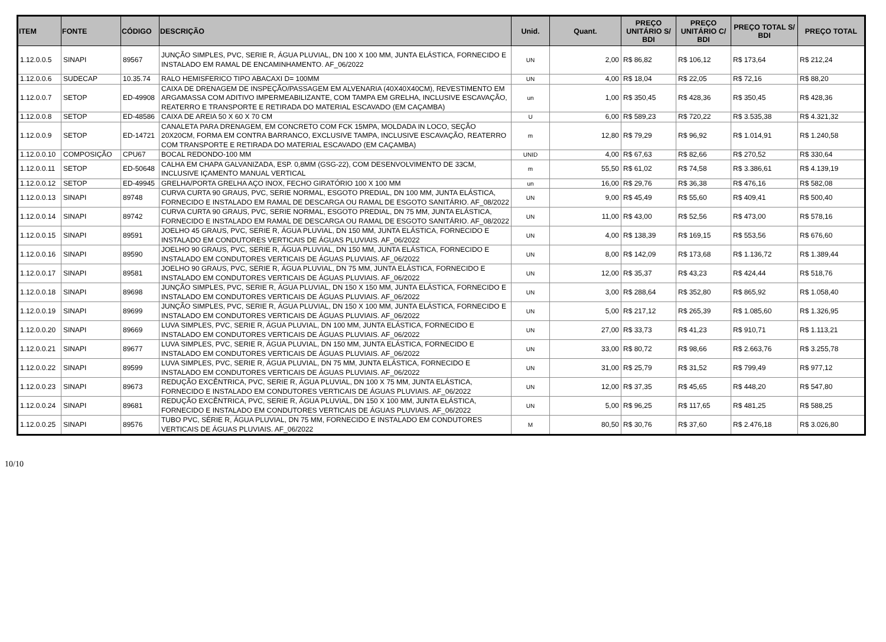| ITEM | FONTE | CÓDIGO | DESCRIÇÃO | Unid. | Quant. | PREÇO UNITÁRIO S/ BDI | PREÇO UNITÁRIO C/ BDI | PREÇO TOTAL S/ BDI | PREÇO TOTAL |
| --- | --- | --- | --- | --- | --- | --- | --- | --- | --- |
| 1.12.0.0.5 | SINAPI | 89567 | JUNÇÃO SIMPLES, PVC, SERIE R, ÁGUA PLUVIAL, DN 100 X 100 MM, JUNTA ELÁSTICA, FORNECIDO E INSTALADO EM RAMAL DE ENCAMINHAMENTO. AF_06/2022 | UN | 2,00 | R$ 86,82 | R$ 106,12 | R$ 173,64 | R$ 212,24 |
| 1.12.0.0.6 | SUDECAP | 10.35.74 | RALO HEMISFERICO TIPO ABACAXI D= 100MM | UN | 4,00 | R$ 18,04 | R$ 22,05 | R$ 72,16 | R$ 88,20 |
| 1.12.0.0.7 | SETOP | ED-49908 | CAIXA DE DRENAGEM DE INSPEÇÃO/PASSAGEM EM ALVENARIA (40X40X40CM), REVESTIMENTO EM ARGAMASSA COM ADITIVO IMPERMEABILIZANTE, COM TAMPA EM GRELHA, INCLUSIVE ESCAVAÇÃO, REATERRO E TRANSPORTE E RETIRADA DO MATERIAL ESCAVADO (EM CAÇAMBA) | un | 1,00 | R$ 350,45 | R$ 428,36 | R$ 350,45 | R$ 428,36 |
| 1.12.0.0.8 | SETOP | ED-48586 | CAIXA DE AREIA 50 X 60 X 70 CM | U | 6,00 | R$ 589,23 | R$ 720,22 | R$ 3.535,38 | R$ 4.321,32 |
| 1.12.0.0.9 | SETOP | ED-14721 | CANALETA PARA DRENAGEM, EM CONCRETO COM FCK 15MPA, MOLDADA IN LOCO, SEÇÃO 20X20CM, FORMA EM CONTRA BARRANCO, EXCLUSIVE TAMPA, INCLUSIVE ESCAVAÇÃO, REATERRO COM TRANSPORTE E RETIRADA DO MATERIAL ESCAVADO (EM CAÇAMBA) | m | 12,80 | R$ 79,29 | R$ 96,92 | R$ 1.014,91 | R$ 1.240,58 |
| 1.12.0.0.10 | COMPOSIÇÃO | CPU67 | BOCAL REDONDO-100 MM | UNID | 4,00 | R$ 67,63 | R$ 82,66 | R$ 270,52 | R$ 330,64 |
| 1.12.0.0.11 | SETOP | ED-50648 | CALHA EM CHAPA GALVANIZADA, ESP. 0,8MM (GSG-22), COM DESENVOLVIMENTO DE 33CM, INCLUSIVE IÇAMENTO MANUAL VERTICAL | m | 55,50 | R$ 61,02 | R$ 74,58 | R$ 3.386,61 | R$ 4.139,19 |
| 1.12.0.0.12 | SETOP | ED-49945 | GRELHA/PORTA GRELHA AÇO INOX, FECHO GIRATÓRIO 100 X 100 MM | un | 16,00 | R$ 29,76 | R$ 36,38 | R$ 476,16 | R$ 582,08 |
| 1.12.0.0.13 | SINAPI | 89748 | CURVA CURTA 90 GRAUS, PVC, SERIE NORMAL, ESGOTO PREDIAL, DN 100 MM, JUNTA ELÁSTICA, FORNECIDO E INSTALADO EM RAMAL DE DESCARGA OU RAMAL DE ESGOTO SANITÁRIO. AF_08/2022 | UN | 9,00 | R$ 45,49 | R$ 55,60 | R$ 409,41 | R$ 500,40 |
| 1.12.0.0.14 | SINAPI | 89742 | CURVA CURTA 90 GRAUS, PVC, SERIE NORMAL, ESGOTO PREDIAL, DN 75 MM, JUNTA ELÁSTICA, FORNECIDO E INSTALADO EM RAMAL DE DESCARGA OU RAMAL DE ESGOTO SANITÁRIO. AF_08/2022 | UN | 11,00 | R$ 43,00 | R$ 52,56 | R$ 473,00 | R$ 578,16 |
| 1.12.0.0.15 | SINAPI | 89591 | JOELHO 45 GRAUS, PVC, SERIE R, ÁGUA PLUVIAL, DN 150 MM, JUNTA ELÁSTICA, FORNECIDO E INSTALADO EM CONDUTORES VERTICAIS DE ÁGUAS PLUVIAIS. AF_06/2022 | UN | 4,00 | R$ 138,39 | R$ 169,15 | R$ 553,56 | R$ 676,60 |
| 1.12.0.0.16 | SINAPI | 89590 | JOELHO 90 GRAUS, PVC, SERIE R, ÁGUA PLUVIAL, DN 150 MM, JUNTA ELÁSTICA, FORNECIDO E INSTALADO EM CONDUTORES VERTICAIS DE ÁGUAS PLUVIAIS. AF_06/2022 | UN | 8,00 | R$ 142,09 | R$ 173,68 | R$ 1.136,72 | R$ 1.389,44 |
| 1.12.0.0.17 | SINAPI | 89581 | JOELHO 90 GRAUS, PVC, SERIE R, ÁGUA PLUVIAL, DN 75 MM, JUNTA ELÁSTICA, FORNECIDO E INSTALADO EM CONDUTORES VERTICAIS DE ÁGUAS PLUVIAIS. AF_06/2022 | UN | 12,00 | R$ 35,37 | R$ 43,23 | R$ 424,44 | R$ 518,76 |
| 1.12.0.0.18 | SINAPI | 89698 | JUNÇÃO SIMPLES, PVC, SERIE R, ÁGUA PLUVIAL, DN 150 X 150 MM, JUNTA ELÁSTICA, FORNECIDO E INSTALADO EM CONDUTORES VERTICAIS DE ÁGUAS PLUVIAIS. AF_06/2022 | UN | 3,00 | R$ 288,64 | R$ 352,80 | R$ 865,92 | R$ 1.058,40 |
| 1.12.0.0.19 | SINAPI | 89699 | JUNÇÃO SIMPLES, PVC, SERIE R, ÁGUA PLUVIAL, DN 150 X 100 MM, JUNTA ELÁSTICA, FORNECIDO E INSTALADO EM CONDUTORES VERTICAIS DE ÁGUAS PLUVIAIS. AF_06/2022 | UN | 5,00 | R$ 217,12 | R$ 265,39 | R$ 1.085,60 | R$ 1.326,95 |
| 1.12.0.0.20 | SINAPI | 89669 | LUVA SIMPLES, PVC, SERIE R, ÁGUA PLUVIAL, DN 100 MM, JUNTA ELÁSTICA, FORNECIDO E INSTALADO EM CONDUTORES VERTICAIS DE ÁGUAS PLUVIAIS. AF_06/2022 | UN | 27,00 | R$ 33,73 | R$ 41,23 | R$ 910,71 | R$ 1.113,21 |
| 1.12.0.0.21 | SINAPI | 89677 | LUVA SIMPLES, PVC, SERIE R, ÁGUA PLUVIAL, DN 150 MM, JUNTA ELÁSTICA, FORNECIDO E INSTALADO EM CONDUTORES VERTICAIS DE ÁGUAS PLUVIAIS. AF_06/2022 | UN | 33,00 | R$ 80,72 | R$ 98,66 | R$ 2.663,76 | R$ 3.255,78 |
| 1.12.0.0.22 | SINAPI | 89599 | LUVA SIMPLES, PVC, SERIE R, ÁGUA PLUVIAL, DN 75 MM, JUNTA ELÁSTICA, FORNECIDO E INSTALADO EM CONDUTORES VERTICAIS DE ÁGUAS PLUVIAIS. AF_06/2022 | UN | 31,00 | R$ 25,79 | R$ 31,52 | R$ 799,49 | R$ 977,12 |
| 1.12.0.0.23 | SINAPI | 89673 | REDUÇÃO EXCÊNTRICA, PVC, SERIE R, ÁGUA PLUVIAL, DN 100 X 75 MM, JUNTA ELÁSTICA, FORNECIDO E INSTALADO EM CONDUTORES VERTICAIS DE ÁGUAS PLUVIAIS. AF_06/2022 | UN | 12,00 | R$ 37,35 | R$ 45,65 | R$ 448,20 | R$ 547,80 |
| 1.12.0.0.24 | SINAPI | 89681 | REDUÇÃO EXCÊNTRICA, PVC, SERIE R, ÁGUA PLUVIAL, DN 150 X 100 MM, JUNTA ELÁSTICA, FORNECIDO E INSTALADO EM CONDUTORES VERTICAIS DE ÁGUAS PLUVIAIS. AF_06/2022 | UN | 5,00 | R$ 96,25 | R$ 117,65 | R$ 481,25 | R$ 588,25 |
| 1.12.0.0.25 | SINAPI | 89576 | TUBO PVC, SÉRIE R, ÁGUA PLUVIAL, DN 75 MM, FORNECIDO E INSTALADO EM CONDUTORES VERTICAIS DE ÁGUAS PLUVIAIS. AF_06/2022 | M | 80,50 | R$ 30,76 | R$ 37,60 | R$ 2.476,18 | R$ 3.026,80 |
10/10